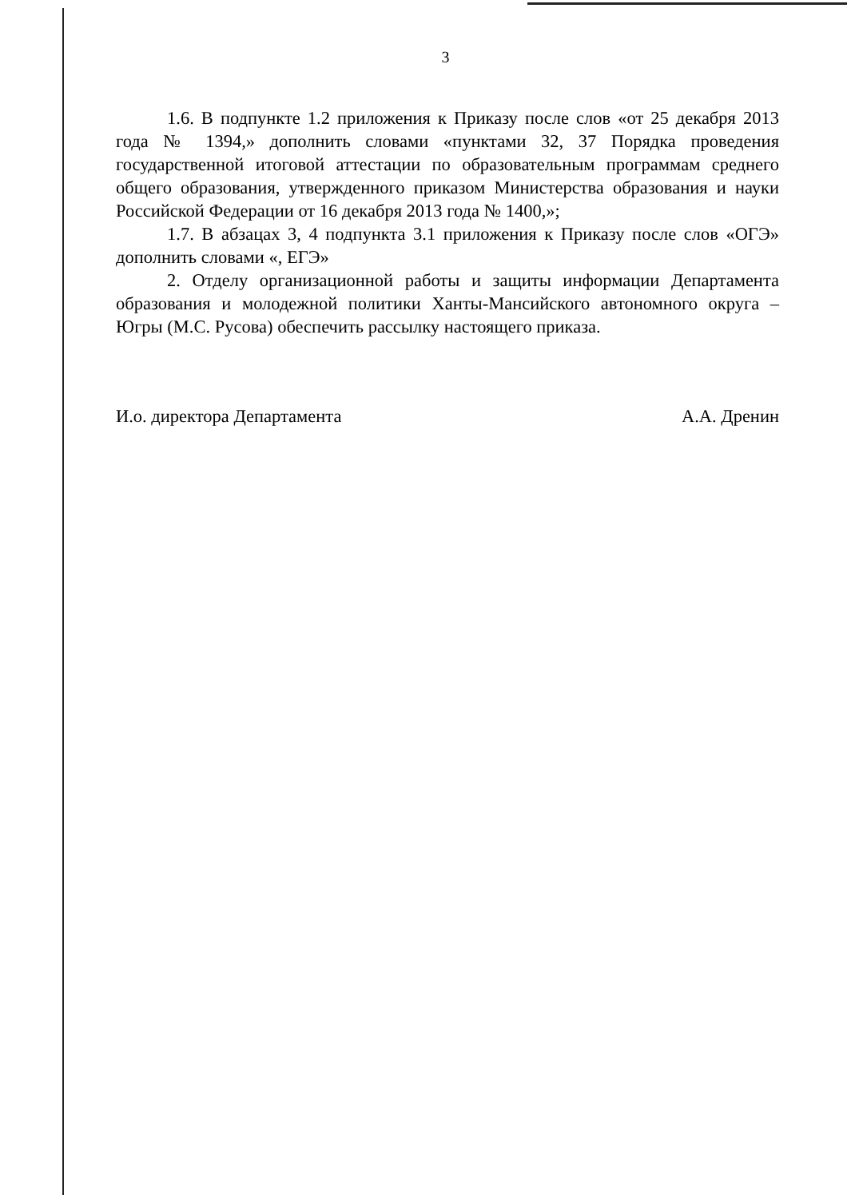3
1.6. В подпункте 1.2 приложения к Приказу после слов «от 25 декабря 2013 года № 1394,» дополнить словами «пунктами 32, 37 Порядка проведения государственной итоговой аттестации по образовательным программам среднего общего образования, утвержденного приказом Министерства образования и науки Российской Федерации от 16 декабря 2013 года № 1400,»;
1.7. В абзацах 3, 4 подпункта 3.1 приложения к Приказу после слов «ОГЭ» дополнить словами «, ЕГЭ»
2. Отделу организационной работы и защиты информации Департамента образования и молодежной политики Ханты-Мансийского автономного округа – Югры (М.С. Русова) обеспечить рассылку настоящего приказа.
И.о. директора Департамента А.А. Дренин